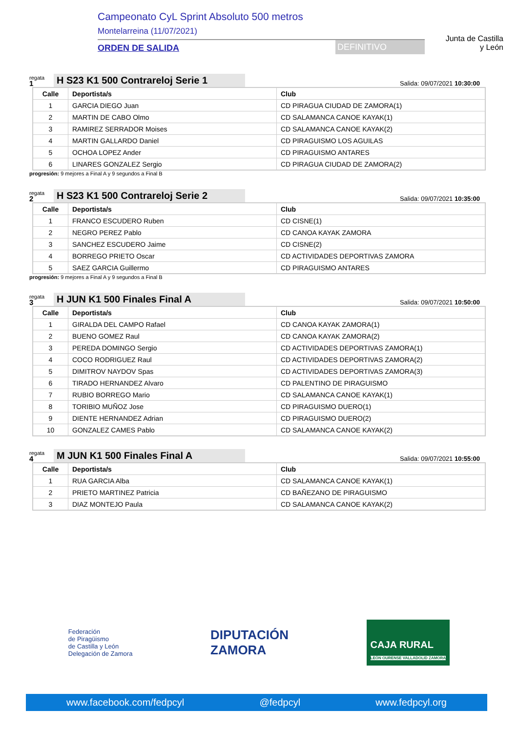Campeonato CyL Sprint Absoluto 500 metros
Montelarreina (11/07/2021)
ORDEN DE SALIDA DEFINITIVO
Junta de Castilla y León
regata
1
H S23 K1 500 Contrareloj Serie 1
Salida: 09/07/2021 10:30:00
| Calle | Deportista/s | Club |
| --- | --- | --- |
| 1 | GARCIA DIEGO Juan | CD PIRAGUA CIUDAD DE ZAMORA(1) |
| 2 | MARTIN DE CABO Olmo | CD SALAMANCA CANOE KAYAK(1) |
| 3 | RAMIREZ SERRADOR Moises | CD SALAMANCA CANOE KAYAK(2) |
| 4 | MARTIN GALLARDO Daniel | CD PIRAGUISMO LOS AGUILAS |
| 5 | OCHOA LOPEZ Ander | CD PIRAGUISMO ANTARES |
| 6 | LINARES GONZALEZ Sergio | CD PIRAGUA CIUDAD DE ZAMORA(2) |
progresión: 9 mejores a Final A y 9 segundos a Final B
regata
2
H S23 K1 500 Contrareloj Serie 2
Salida: 09/07/2021 10:35:00
| Calle | Deportista/s | Club |
| --- | --- | --- |
| 1 | FRANCO ESCUDERO Ruben | CD CISNE(1) |
| 2 | NEGRO PEREZ Pablo | CD CANOA KAYAK ZAMORA |
| 3 | SANCHEZ ESCUDERO Jaime | CD CISNE(2) |
| 4 | BORREGO PRIETO Oscar | CD ACTIVIDADES DEPORTIVAS ZAMORA |
| 5 | SAEZ GARCIA Guillermo | CD PIRAGUISMO ANTARES |
progresión: 9 mejores a Final A y 9 segundos a Final B
regata
3
H JUN K1 500 Finales Final A
Salida: 09/07/2021 10:50:00
| Calle | Deportista/s | Club |
| --- | --- | --- |
| 1 | GIRALDA DEL CAMPO Rafael | CD CANOA KAYAK ZAMORA(1) |
| 2 | BUENO GOMEZ Raul | CD CANOA KAYAK ZAMORA(2) |
| 3 | PEREDA DOMINGO Sergio | CD ACTIVIDADES DEPORTIVAS ZAMORA(1) |
| 4 | COCO RODRIGUEZ Raul | CD ACTIVIDADES DEPORTIVAS ZAMORA(2) |
| 5 | DIMITROV NAYDOV Spas | CD ACTIVIDADES DEPORTIVAS ZAMORA(3) |
| 6 | TIRADO HERNANDEZ Alvaro | CD PALENTINO DE PIRAGUISMO |
| 7 | RUBIO BORREGO Mario | CD SALAMANCA CANOE KAYAK(1) |
| 8 | TORIBIO MUÑOZ Jose | CD PIRAGUISMO DUERO(1) |
| 9 | DIENTE HERNANDEZ Adrian | CD PIRAGUISMO DUERO(2) |
| 10 | GONZALEZ CAMES Pablo | CD SALAMANCA CANOE KAYAK(2) |
regata
4
M JUN K1 500 Finales Final A
Salida: 09/07/2021 10:55:00
| Calle | Deportista/s | Club |
| --- | --- | --- |
| 1 | RUA GARCIA Alba | CD SALAMANCA CANOE KAYAK(1) |
| 2 | PRIETO MARTINEZ Patricia | CD BAÑEZANO DE PIRAGUISMO |
| 3 | DIAZ MONTEJO Paula | CD SALAMANCA CANOE KAYAK(2) |
Federación
de Piragüismo
de Castilla y León
Delegación de Zamora
DIPUTACIÓN
ZAMORA
CAJA RURAL
LEÓN OURENSE VALLADOLID ZAMORA
www.facebook.com/fedpcyl @fedpcyl www.fedpcyl.org